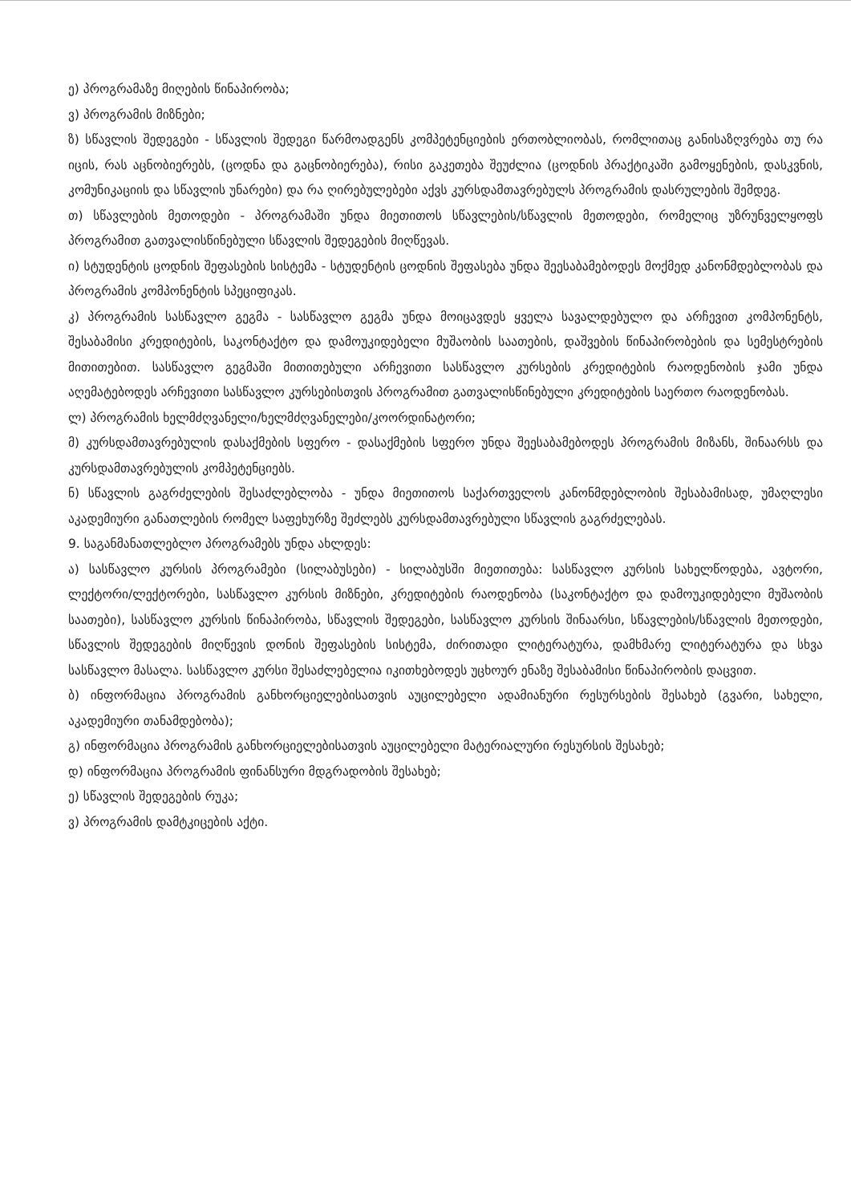ე) პროგრამაზე მიღების წინაპირობა;
ვ) პროგრამის მიზნები;
ზ) სწავლის შედეგები - სწავლის შედეგი წარმოადგენს კომპეტენციების ერთობლიობას, რომლითაც განისაზღვრება თუ რა იცის, რას აცნობიერებს, (ცოდნა და გაცნობიერება), რისი გაკეთება შეუძლია (ცოდნის პრაქტიკაში გამოყენების, დასკვნის, კომუნიკაციის და სწავლის უნარები) და რა ღირებულებები აქვს კურსდამთავრებულს პროგრამის დასრულების შემდეგ.
თ) სწავლების მეთოდები - პროგრამაში უნდა მიეთითოს სწავლების/სწავლის მეთოდები, რომელიც უზრუნველყოფს პროგრამით გათვალისწინებული სწავლის შედეგების მიღწევას.
ი) სტუდენტის ცოდნის შეფასების სისტემა - სტუდენტის ცოდნის შეფასება უნდა შეესაბამებოდეს მოქმედ კანონმდებლობას და პროგრამის კომპონენტის სპეციფიკას.
კ) პროგრამის სასწავლო გეგმა - სასწავლო გეგმა უნდა მოიცავდეს ყველა სავალდებულო და არჩევით კომპონენტს, შესაბამისი კრედიტების, საკონტაქტო და დამოუკიდებელი მუშაობის საათების, დაშვების წინაპირობების და სემესტრების მითითებით. სასწავლო გეგმაში მითითებული არჩევითი სასწავლო კურსების კრედიტების რაოდენობის ჯამი უნდა აღემატებოდეს არჩევითი სასწავლო კურსებისთვის პროგრამით გათვალისწინებული კრედიტების საერთო რაოდენობას.
ლ) პროგრამის ხელმძღვანელი/ხელმძღვანელები/კოორდინატორი;
მ) კურსდამთავრებულის დასაქმების სფერო - დასაქმების სფერო უნდა შეესაბამებოდეს პროგრამის მიზანს, შინაარსს და კურსდამთავრებულის კომპეტენციებს.
ნ) სწავლის გაგრძელების შესაძლებლობა - უნდა მიეთითოს საქართველოს კანონმდებლობის შესაბამისად, უმაღლესი აკადემიური განათლების რომელ საფეხურზე შეძლებს კურსდამთავრებული სწავლის გაგრძელებას.
9. საგანმანათლებლო პროგრამებს უნდა ახლდეს:
ა) სასწავლო კურსის პროგრამები (სილაბუსები) - სილაბუსში მიეთითება: სასწავლო კურსის სახელწოდება, ავტორი, ლექტორი/ლექტორები, სასწავლო კურსის მიზნები, კრედიტების რაოდენობა (საკონტაქტო და დამოუკიდებელი მუშაობის საათები), სასწავლო კურსის წინაპირობა, სწავლის შედეგები, სასწავლო კურსის შინაარსი, სწავლების/სწავლის მეთოდები, სწავლის შედეგების მიღწევის დონის შეფასების სისტემა, ძირითადი ლიტერატურა, დამხმარე ლიტერატურა და სხვა სასწავლო მასალა. სასწავლო კურსი შესაძლებელია იკითხებოდეს უცხოურ ენაზე შესაბამისი წინაპირობის დაცვით.
ბ) ინფორმაცია პროგრამის განხორციელებისათვის აუცილებელი ადამიანური რესურსების შესახებ (გვარი, სახელი, აკადემიური თანამდებობა);
გ) ინფორმაცია პროგრამის განხორციელებისათვის აუცილებელი მატერიალური რესურსის შესახებ;
დ) ინფორმაცია პროგრამის ფინანსური მდგრადობის შესახებ;
ე) სწავლის შედეგების რუკა;
ვ) პროგრამის დამტკიცების აქტი.